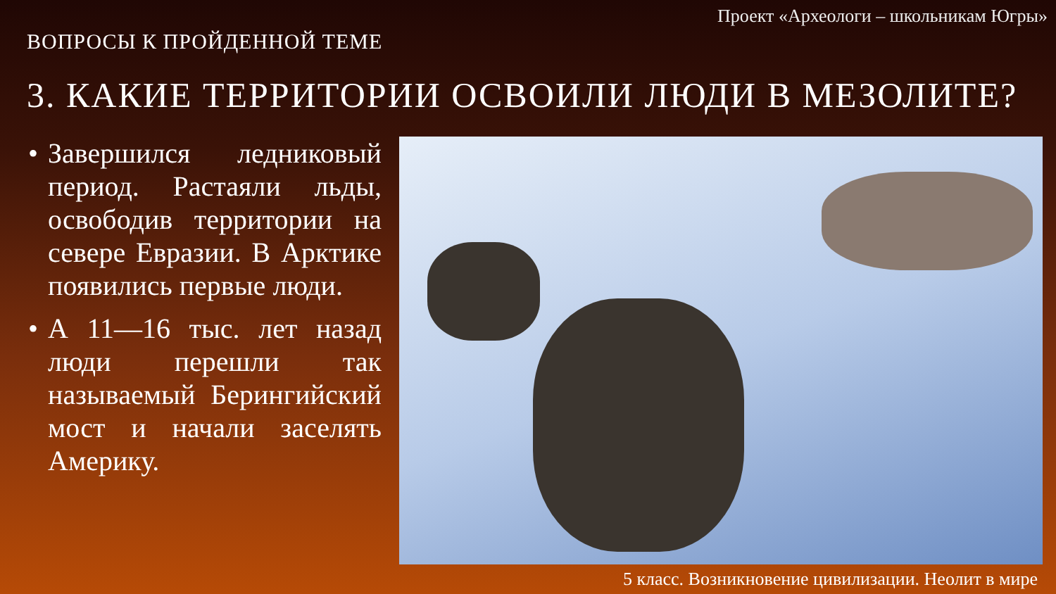Проект «Археологи – школьникам Югры»
ВОПРОСЫ К ПРОЙДЕННОЙ ТЕМЕ
3. КАКИЕ ТЕРРИТОРИИ ОСВОИЛИ ЛЮДИ В МЕЗОЛИТЕ?
• Завершился ледниковый период. Растаяли льды, освободив территории на севере Евразии. В Арктике появились первые люди.
• А 11—16 тыс. лет назад люди перешли так называемый Берингийский мост и начали заселять Америку.
5 класс. Возникновение цивилизации. Неолит в мире